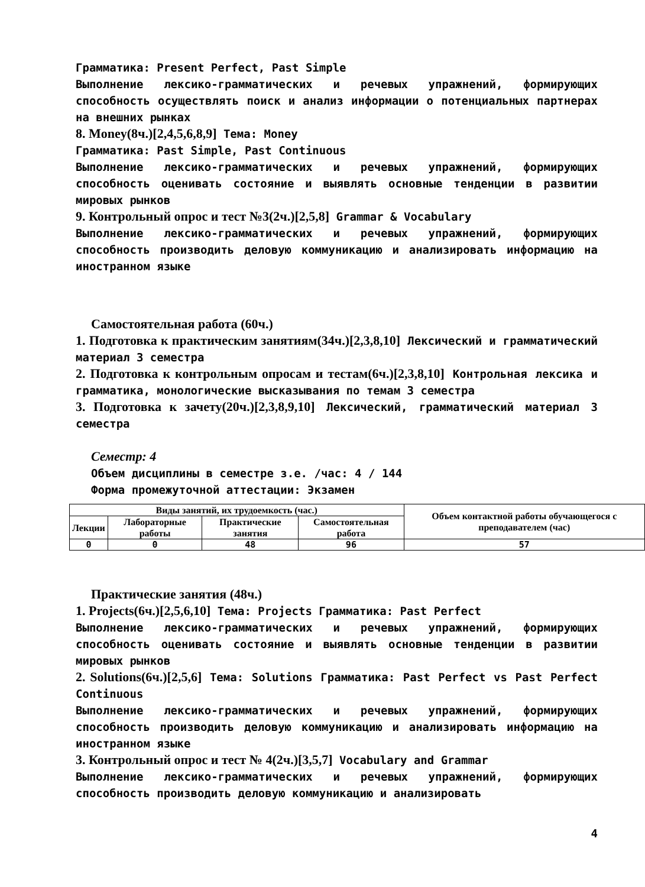Грамматика: Present Perfect, Past Simple
Выполнение лексико-грамматических и речевых упражнений, формирующих способность осуществлять поиск и анализ информации о потенциальных партнерах на внешних рынках
8. Money(8ч.)[2,4,5,6,8,9] Тема: Money
Грамматика: Past Simple, Past Continuous
Выполнение лексико-грамматических и речевых упражнений, формирующих способность оценивать состояние и выявлять основные тенденции в развитии мировых рынков
9. Контрольный опрос и тест №3(2ч.)[2,5,8] Grammar & Vocabulary
Выполнение лексико-грамматических и речевых упражнений, формирующих способность производить деловую коммуникацию и анализировать информацию на иностранном языке
Самостоятельная работа (60ч.)
1. Подготовка к практическим занятиям(34ч.)[2,3,8,10] Лексический и грамматический материал 3 семестра
2. Подготовка к контрольным опросам и тестам(6ч.)[2,3,8,10] Контрольная лексика и грамматика, монологические высказывания по темам 3 семестра
3. Подготовка к зачету(20ч.)[2,3,8,9,10] Лексический, грамматический материал 3 семестра
Семестр: 4
Объем дисциплины в семестре з.е. /час: 4 / 144
Форма промежуточной аттестации: Экзамен
| Виды занятий, их трудоемкость (час.) | | | | Объем контактной работы обучающегося с преподавателем (час) |
| --- | --- | --- | --- | --- |
| Лекции | Лабораторные работы | Практические занятия | Самостоятельная работа | |
| 0 | 0 | 48 | 96 | 57 |
Практические занятия (48ч.)
1. Projects(6ч.)[2,5,6,10] Тема: Projects Грамматика: Past Perfect
Выполнение лексико-грамматических и речевых упражнений, формирующих способность оценивать состояние и выявлять основные тенденции в развитии мировых рынков
2. Solutions(6ч.)[2,5,6] Тема: Solutions Грамматика: Past Perfect vs Past Perfect Continuous
Выполнение лексико-грамматических и речевых упражнений, формирующих способность производить деловую коммуникацию и анализировать информацию на иностранном языке
3. Контрольный опрос и тест № 4(2ч.)[3,5,7] Vocabulary and Grammar
Выполнение лексико-грамматических и речевых упражнений, формирующих способность производить деловую коммуникацию и анализировать
4